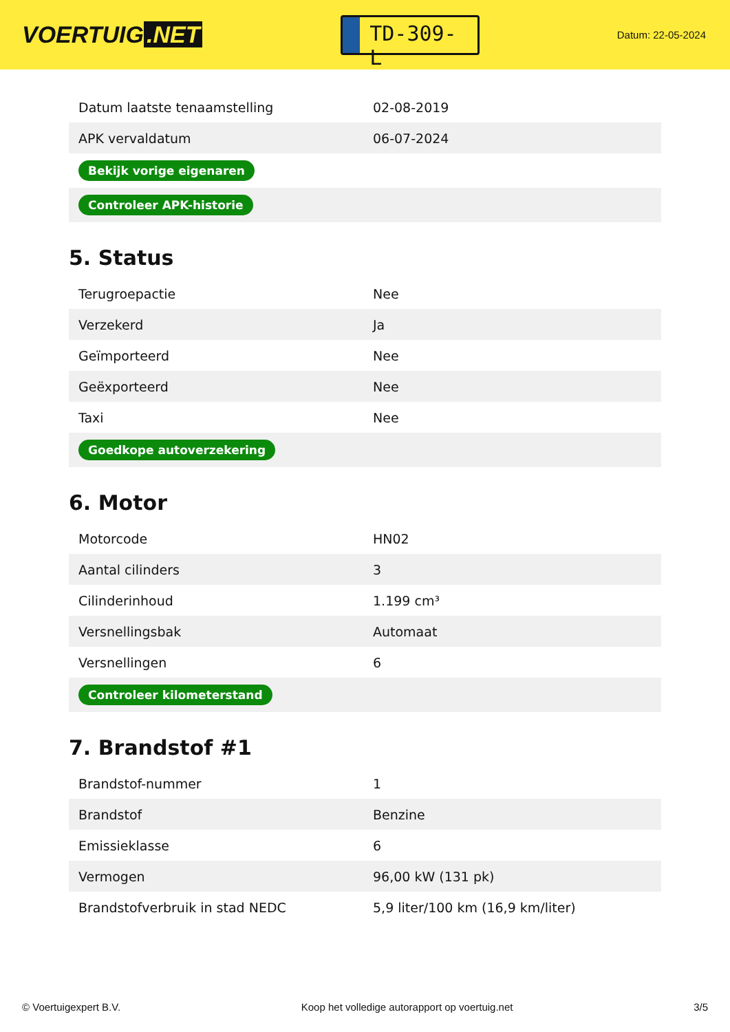VOERTUIG.NET
TD-309-L
Datum: 22-05-2024
| Datum laatste tenaamstelling | 02-08-2019 |
| APK vervaldatum | 06-07-2024 |
| Bekijk vorige eigenaren | |
| Controleer APK-historie | |
5. Status
| Terugroepactie | Nee |
| Verzekerd | Ja |
| Geïmporteerd | Nee |
| Geëxporteerd | Nee |
| Taxi | Nee |
| Goedkope autoverzekering | |
6. Motor
| Motorcode | HN02 |
| Aantal cilinders | 3 |
| Cilinderinhoud | 1.199 cm³ |
| Versnellingsbak | Automaat |
| Versnellingen | 6 |
| Controleer kilometerstand | |
7. Brandstof #1
| Brandstof-nummer | 1 |
| Brandstof | Benzine |
| Emissieklasse | 6 |
| Vermogen | 96,00 kW (131 pk) |
| Brandstofverbruik in stad NEDC | 5,9 liter/100 km (16,9 km/liter) |
© Voertuigexpert B.V. Koop het volledige autorapport op voertuig.net 3/5